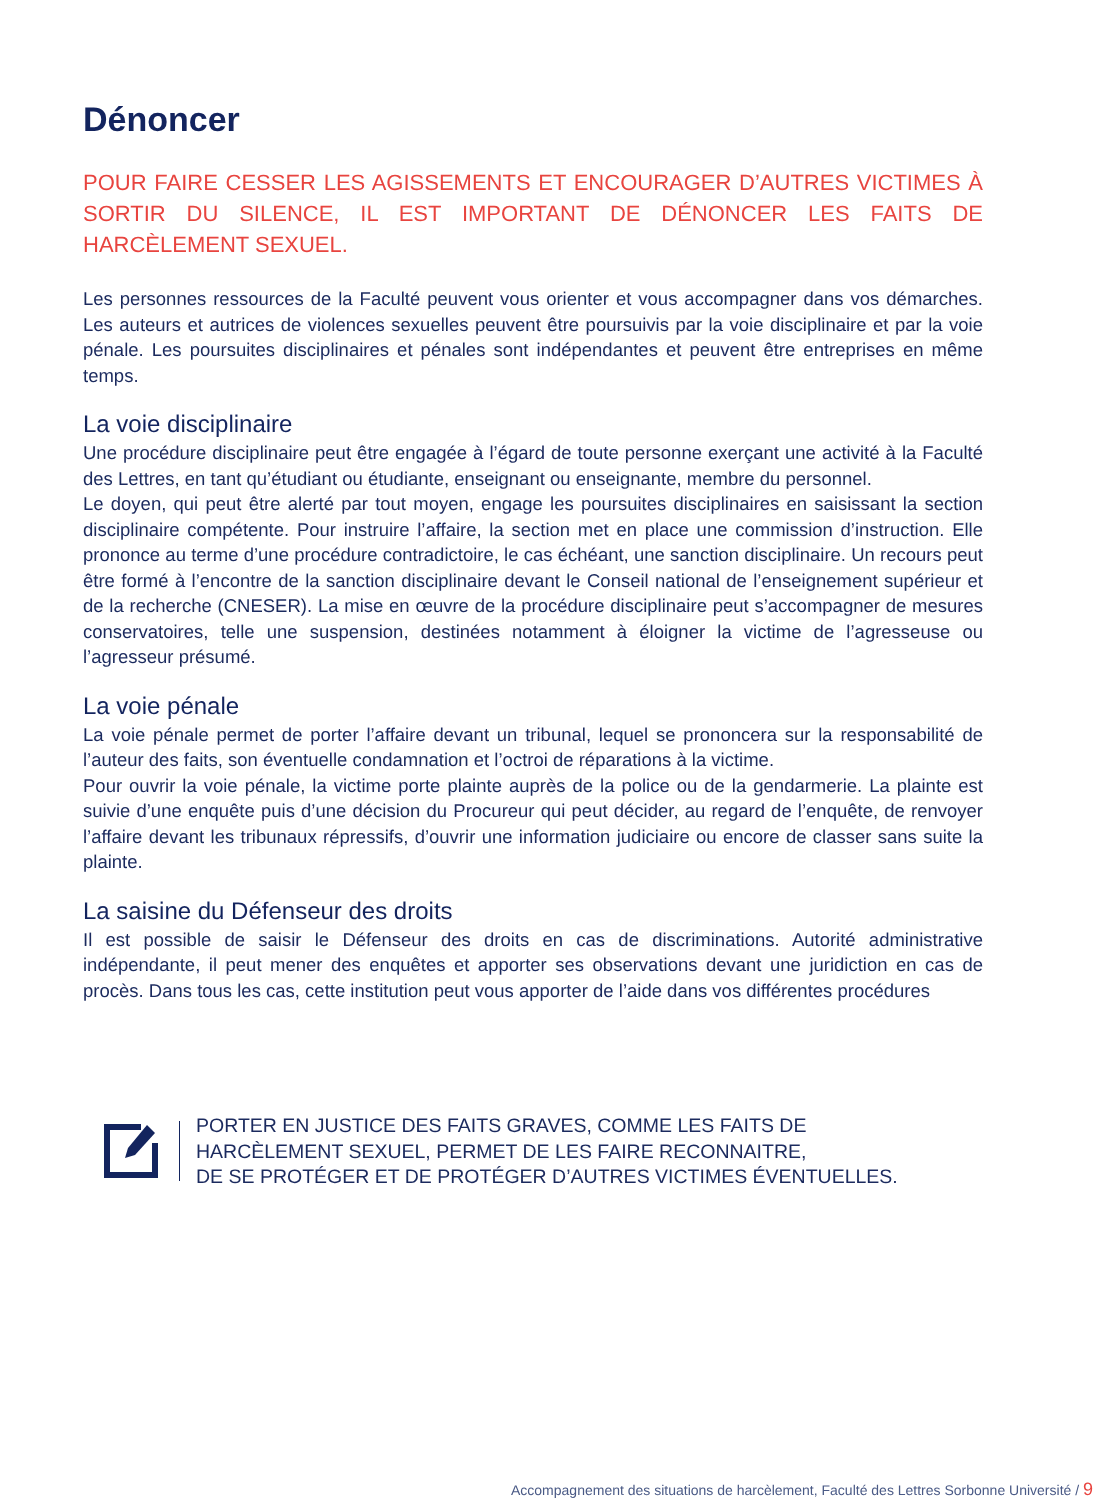Dénoncer
POUR FAIRE CESSER LES AGISSEMENTS ET ENCOURAGER D’AUTRES VICTIMES À SORTIR DU SILENCE, IL EST IMPORTANT DE DÉNONCER LES FAITS DE HARCÈLEMENT SEXUEL.
Les personnes ressources de la Faculté peuvent vous orienter et vous accompagner dans vos démarches. Les auteurs et autrices de violences sexuelles peuvent être poursuivis par la voie disciplinaire et par la voie pénale. Les poursuites disciplinaires et pénales sont indépendantes et peuvent être entreprises en même temps.
La voie disciplinaire
Une procédure disciplinaire peut être engagée à l’égard de toute personne exerçant une activité à la Faculté des Lettres, en tant qu’étudiant ou étudiante, enseignant ou enseignante, membre du personnel.
Le doyen, qui peut être alerté par tout moyen, engage les poursuites disciplinaires en saisissant la section disciplinaire compétente. Pour instruire l’affaire, la section met en place une commission d’instruction. Elle prononce au terme d’une procédure contradictoire, le cas échéant, une sanction disciplinaire. Un recours peut être formé à l’encontre de la sanction disciplinaire devant le Conseil national de l’enseignement supérieur et de la recherche (CNESER). La mise en œuvre de la procédure disciplinaire peut s’accompagner de mesures conservatoires, telle une suspension, destinées notamment à éloigner la victime de l’agresseuse ou l’agresseur présumé.
La voie pénale
La voie pénale permet de porter l’affaire devant un tribunal, lequel se prononcera sur la responsabilité de l’auteur des faits, son éventuelle condamnation et l’octroi de réparations à la victime.
Pour ouvrir la voie pénale, la victime porte plainte auprès de la police ou de la gendarmerie. La plainte est suivie d’une enquête puis d’une décision du Procureur qui peut décider, au regard de l’enquête, de renvoyer l’affaire devant les tribunaux répressifs, d’ouvrir une information judiciaire ou encore de classer sans suite la plainte.
La saisine du Défenseur des droits
Il est possible de saisir le Défenseur des droits en cas de discriminations. Autorité administrative indépendante, il peut mener des enquêtes et apporter ses observations devant une juridiction en cas de procès. Dans tous les cas, cette institution peut vous apporter de l’aide dans vos différentes procédures
PORTER EN JUSTICE DES FAITS GRAVES, COMME LES FAITS DE
HARCÈLEMENT SEXUEL, PERMET DE LES FAIRE RECONNAITRE,
DE SE PROTÉGER ET DE PROTÉGER D’AUTRES VICTIMES ÉVENTUELLES.
Accompagnement des situations de harcèlement, Faculté des Lettres Sorbonne Université / 9